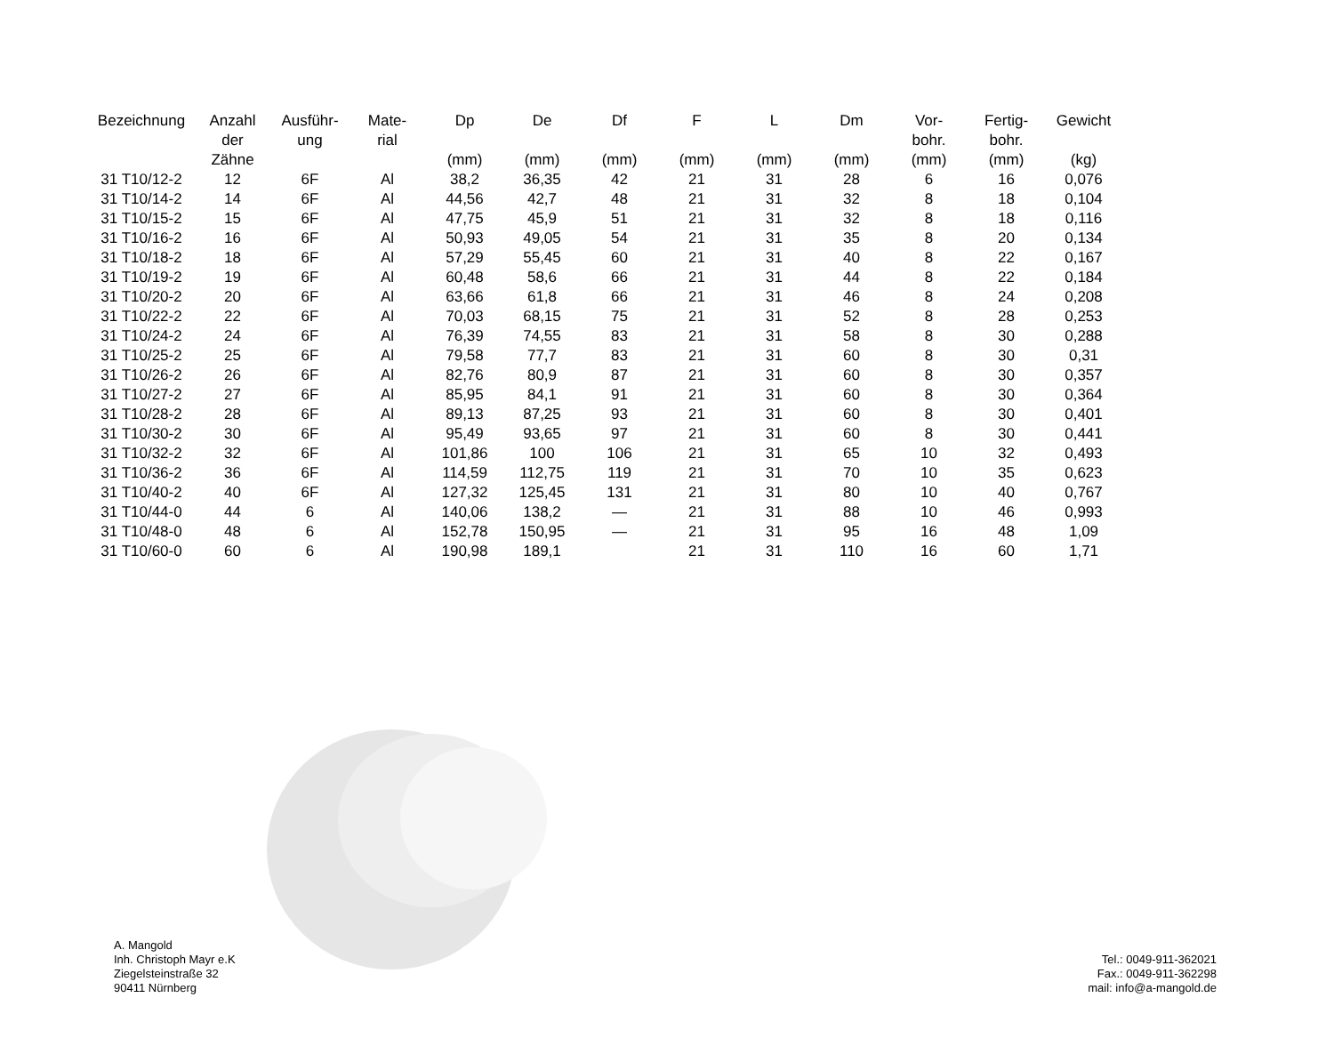| Bezeichnung | Anzahl der Zähne | Ausführ- ung | Mate- rial | Dp (mm) | De (mm) | Df (mm) | F (mm) | L (mm) | Dm (mm) | Vor- bohr. (mm) | Fertig- bohr. (mm) | Gewicht (kg) |
| --- | --- | --- | --- | --- | --- | --- | --- | --- | --- | --- | --- | --- |
| 31 T10/12-2 | 12 | 6F | Al | 38,2 | 36,35 | 42 | 21 | 31 | 28 | 6 | 16 | 0,076 |
| 31 T10/14-2 | 14 | 6F | Al | 44,56 | 42,7 | 48 | 21 | 31 | 32 | 8 | 18 | 0,104 |
| 31 T10/15-2 | 15 | 6F | Al | 47,75 | 45,9 | 51 | 21 | 31 | 32 | 8 | 18 | 0,116 |
| 31 T10/16-2 | 16 | 6F | Al | 50,93 | 49,05 | 54 | 21 | 31 | 35 | 8 | 20 | 0,134 |
| 31 T10/18-2 | 18 | 6F | Al | 57,29 | 55,45 | 60 | 21 | 31 | 40 | 8 | 22 | 0,167 |
| 31 T10/19-2 | 19 | 6F | Al | 60,48 | 58,6 | 66 | 21 | 31 | 44 | 8 | 22 | 0,184 |
| 31 T10/20-2 | 20 | 6F | Al | 63,66 | 61,8 | 66 | 21 | 31 | 46 | 8 | 24 | 0,208 |
| 31 T10/22-2 | 22 | 6F | Al | 70,03 | 68,15 | 75 | 21 | 31 | 52 | 8 | 28 | 0,253 |
| 31 T10/24-2 | 24 | 6F | Al | 76,39 | 74,55 | 83 | 21 | 31 | 58 | 8 | 30 | 0,288 |
| 31 T10/25-2 | 25 | 6F | Al | 79,58 | 77,7 | 83 | 21 | 31 | 60 | 8 | 30 | 0,31 |
| 31 T10/26-2 | 26 | 6F | Al | 82,76 | 80,9 | 87 | 21 | 31 | 60 | 8 | 30 | 0,357 |
| 31 T10/27-2 | 27 | 6F | Al | 85,95 | 84,1 | 91 | 21 | 31 | 60 | 8 | 30 | 0,364 |
| 31 T10/28-2 | 28 | 6F | Al | 89,13 | 87,25 | 93 | 21 | 31 | 60 | 8 | 30 | 0,401 |
| 31 T10/30-2 | 30 | 6F | Al | 95,49 | 93,65 | 97 | 21 | 31 | 60 | 8 | 30 | 0,441 |
| 31 T10/32-2 | 32 | 6F | Al | 101,86 | 100 | 106 | 21 | 31 | 65 | 10 | 32 | 0,493 |
| 31 T10/36-2 | 36 | 6F | Al | 114,59 | 112,75 | 119 | 21 | 31 | 70 | 10 | 35 | 0,623 |
| 31 T10/40-2 | 40 | 6F | Al | 127,32 | 125,45 | 131 | 21 | 31 | 80 | 10 | 40 | 0,767 |
| 31 T10/44-0 | 44 | 6 | Al | 140,06 | 138,2 | — | 21 | 31 | 88 | 10 | 46 | 0,993 |
| 31 T10/48-0 | 48 | 6 | Al | 152,78 | 150,95 | — | 21 | 31 | 95 | 16 | 48 | 1,09 |
| 31 T10/60-0 | 60 | 6 | Al | 190,98 | 189,1 | | 21 | 31 | 110 | 16 | 60 | 1,71 |
A. Mangold
Inh. Christoph Mayr e.K
Ziegelsteinstraße 32
90411 Nürnberg
Tel.: 0049-911-362021
Fax.: 0049-911-362298
mail: info@a-mangold.de